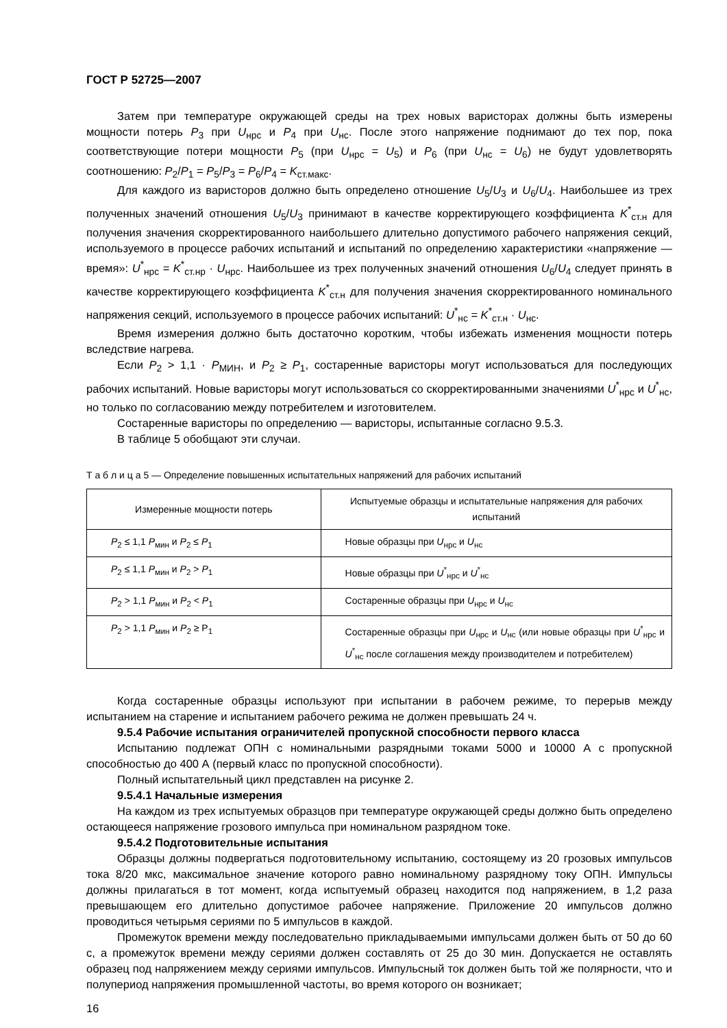ГОСТ Р 52725—2007
Затем при температуре окружающей среды на трех новых варисторах должны быть измерены мощности потерь P<sub>3</sub> при U<sub>нрс</sub> и P<sub>4</sub> при U<sub>нс</sub>. После этого напряжение поднимают до тех пор, пока соответствующие потери мощности P<sub>5</sub> (при U<sub>нрс</sub> = U<sub>5</sub>) и P<sub>6</sub> (при U<sub>нс</sub> = U<sub>6</sub>) не будут удовлетворять соотношению: P<sub>2</sub>/P<sub>1</sub> = P<sub>5</sub>/P<sub>3</sub> = P<sub>6</sub>/P<sub>4</sub> = K<sub>ст.макс</sub>.
Для каждого из варисторов должно быть определено отношение U<sub>5</sub>/U<sub>3</sub> и U<sub>6</sub>/U<sub>4</sub>. Наибольшее из трех полученных значений отношения U<sub>5</sub>/U<sub>3</sub> принимают в качестве корректирующего коэффициента K<sup>*</sup><sub>ст.н</sub> для получения значения скорректированного наибольшего длительно допустимого рабочего напряжения секций, используемого в процессе рабочих испытаний и испытаний по определению характеристики «напряжение — время»: U<sup>*</sup><sub>нрс</sub> = K<sup>*</sup><sub>ст.нр</sub> · U<sub>нрс</sub>. Наибольшее из трех полученных значений отношения U<sub>6</sub>/U<sub>4</sub> следует принять в качестве корректирующего коэффициента K<sup>*</sup><sub>ст.н</sub> для получения значения скорректированного номинального напряжения секций, используемого в процессе рабочих испытаний: U<sup>*</sup><sub>нс</sub> = K<sup>*</sup><sub>ст.н</sub> · U<sub>нс</sub>.
Время измерения должно быть достаточно коротким, чтобы избежать изменения мощности потерь вследствие нагрева.
Если P<sub>2</sub> > 1,1 · P<sub>МИН</sub>, и P<sub>2</sub> ≥ P<sub>1</sub>, состаренные варисторы могут использоваться для последующих рабочих испытаний. Новые варисторы могут использоваться со скорректированными значениями U<sup>*</sup><sub>нрс</sub> и U<sup>*</sup><sub>нс</sub>, но только по согласованию между потребителем и изготовителем.
Состаренные варисторы по определению — варисторы, испытанные согласно 9.5.3.
В таблице 5 обобщают эти случаи.
Т а б л и ц а 5 — Определение повышенных испытательных напряжений для рабочих испытаний
| Измеренные мощности потерь | Испытуемые образцы и испытательные напряжения для рабочих испытаний |
| --- | --- |
| P<sub>2</sub> ≤ 1,1 P<sub>мин</sub> и P<sub>2</sub> ≤ P<sub>1</sub> | Новые образцы при U<sub>нрс</sub> и U<sub>нс</sub> |
| P<sub>2</sub> ≤ 1,1 P<sub>мин</sub> и P<sub>2</sub> > P<sub>1</sub> | Новые образцы при U<sup>*</sup><sub>нрс</sub> и U<sup>*</sup><sub>нс</sub> |
| P<sub>2</sub> > 1,1 P<sub>мин</sub> и P<sub>2</sub> < P<sub>1</sub> | Состаренные образцы при U<sub>нрс</sub> и U<sub>нс</sub> |
| P<sub>2</sub> > 1,1 P<sub>мин</sub> и P<sub>2</sub> ≥ P<sub>1</sub> | Состаренные образцы при U<sub>нрс</sub> и U<sub>нс</sub> (или новые образцы при U<sup>*</sup><sub>нрс</sub> и U<sup>*</sup><sub>нс</sub> после соглашения между производителем и потребителем) |
Когда состаренные образцы используют при испытании в рабочем режиме, то перерыв между испытанием на старение и испытанием рабочего режима не должен превышать 24 ч.
9.5.4 Рабочие испытания ограничителей пропускной способности первого класса
Испытанию подлежат ОПН с номинальными разрядными токами 5000 и 10000 А с пропускной способностью до 400 А (первый класс по пропускной способности).
Полный испытательный цикл представлен на рисунке 2.
9.5.4.1 Начальные измерения
На каждом из трех испытуемых образцов при температуре окружающей среды должно быть определено остающееся напряжение грозового импульса при номинальном разрядном токе.
9.5.4.2 Подготовительные испытания
Образцы должны подвергаться подготовительному испытанию, состоящему из 20 грозовых импульсов тока 8/20 мкс, максимальное значение которого равно номинальному разрядному току ОПН. Импульсы должны прилагаться в тот момент, когда испытуемый образец находится под напряжением, в 1,2 раза превышающем его длительно допустимое рабочее напряжение. Приложение 20 импульсов должно проводиться четырьмя сериями по 5 импульсов в каждой.
Промежуток времени между последовательно прикладываемыми импульсами должен быть от 50 до 60 с, а промежуток времени между сериями должен составлять от 25 до 30 мин. Допускается не оставлять образец под напряжением между сериями импульсов. Импульсный ток должен быть той же полярности, что и полупериод напряжения промышленной частоты, во время которого он возникает;
16